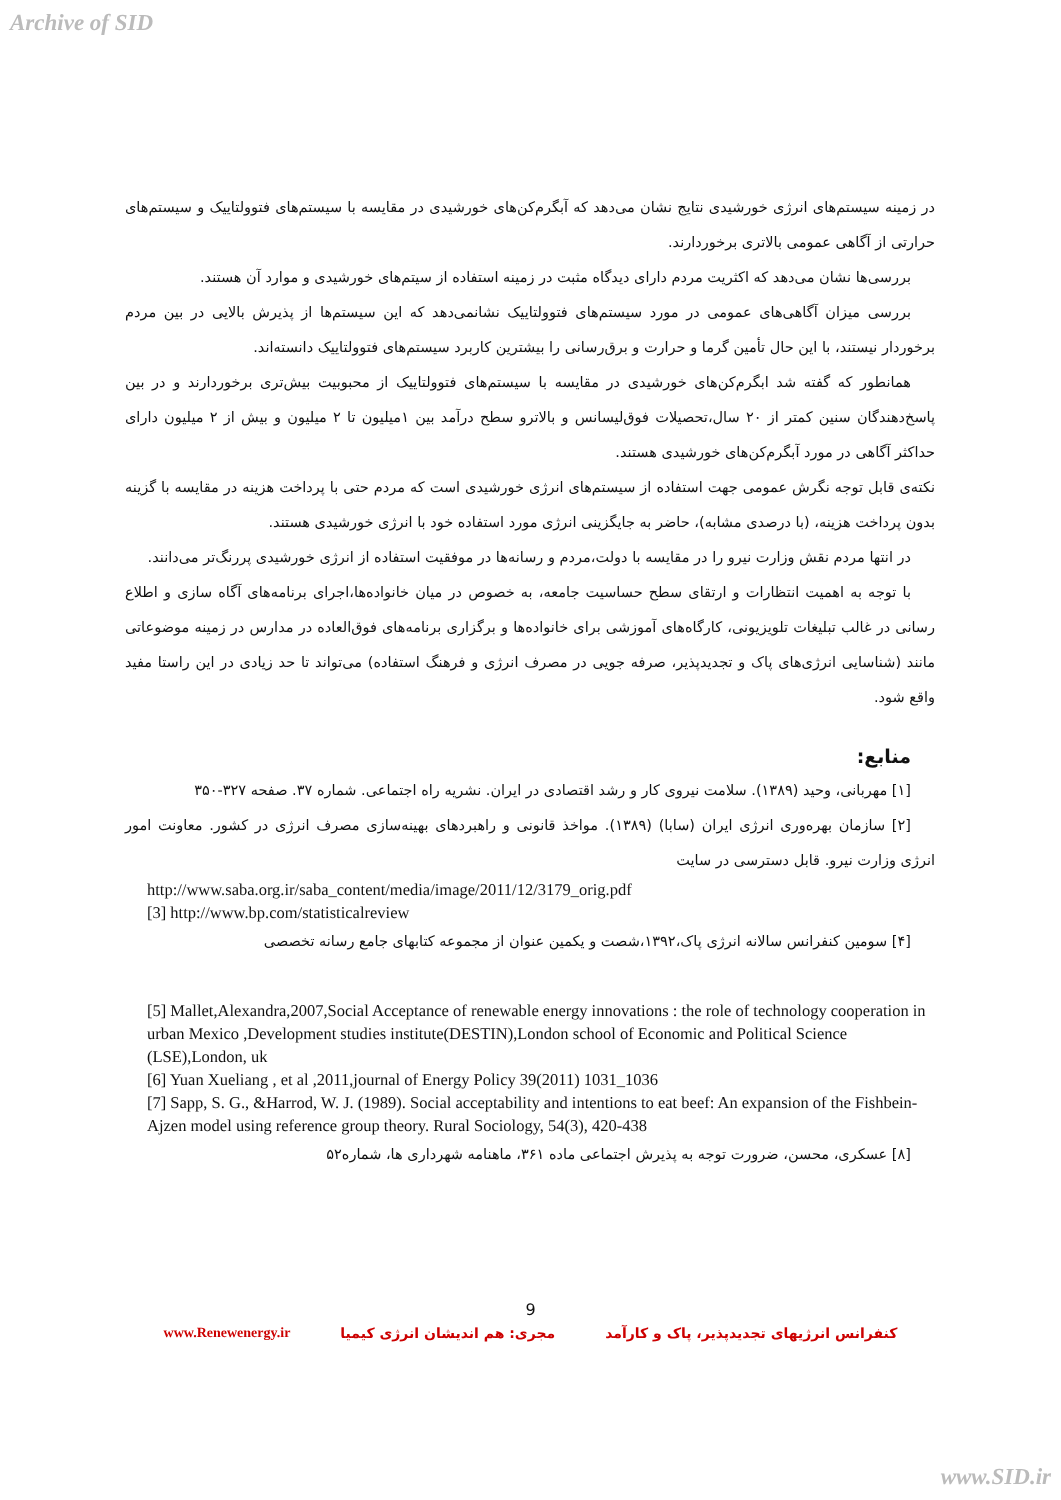Archive of SID
در زمینه سیستم‌های انرژی خورشیدی نتایج نشان می‌دهد که آبگرم‌کن‌های خورشیدی در مقایسه با سیستم‌های فتوولتاییک و سیستم‌های حرارتی از آگاهی عمومی بالاتری برخوردارند.
بررسی‌ها نشان می‌دهد که اکثریت مردم دارای دیدگاه مثبت در زمینه استفاده از سیتم‌های خورشیدی و موارد آن هستند.
بررسی میزان آگاهی‌های عمومی در مورد سیستم‌های فتوولتاییک نشانمی‌دهد که این سیستم‌ها از پذیرش بالایی در بین مردم برخوردار نیستند، با این حال تأمین گرما و حرارت و برق‌رسانی را بیشترین کاربرد سیستم‌های فتوولتاییک دانسته‌اند.
همانطور که گفته شد ابگرم‌کن‌های خورشیدی در مقایسه با سیستم‌های فتوولتاییک از محبوبیت بیش‌تری برخوردارند و در بین پاسخ‌دهندگان سنین کمتر از ۲۰ سال،تحصیلات فوق‌لیسانس و بالاترو سطح درآمد بین ۱میلیون تا ۲ میلیون و بیش از ۲ میلیون دارای حداکثر آگاهی در مورد آبگرم‌کن‌های خورشیدی هستند.
نکته‌ی قابل توجه نگرش عمومی جهت استفاده از سیستم‌های انرژی خورشیدی است که مردم حتی با پرداخت هزینه در مقایسه با گزینه بدون پرداخت هزینه، (با درصدی مشابه)، حاضر به جایگزینی انرژی مورد استفاده خود با انرژی خورشیدی هستند.
در انتها مردم نقش وزارت نیرو را در مقایسه با دولت،مردم و رسانه‌ها در موفقیت استفاده از انرژی خورشیدی پررنگ‌تر می‌دانند.
با توجه به اهمیت انتظارات و ارتقای سطح حساسیت جامعه، به خصوص در میان خانواده‌ها،اجرای برنامه‌های آگاه سازی و اطلاع رسانی در غالب تبلیغات تلویزیونی، کارگاه‌های آموزشی برای خانواده‌ها و برگزاری برنامه‌های فوق‌العاده در مدارس در زمینه موضوعاتی مانند (شناسایی انرژی‌های پاک و تجدیدپذیر، صرفه جویی در مصرف انرژی و فرهنگ استفاده) می‌تواند تا حد زیادی در این راستا مفید واقع شود.
منابع:
[۱] مهربانی، وحید (۱۳۸۹). سلامت نیروی کار و رشد اقتصادی در ایران. نشریه راه اجتماعی. شماره ۳۷. صفحه ۳۲۷-۳۵۰
[۲] سازمان بهره‌وری انرژی ایران (سابا) (۱۳۸۹). مواخذ قانونی و راهبردهای بهینه‌سازی مصرف انرژی در کشور. معاونت امور انرژی وزارت نیرو. قابل دسترسی در سایت
http://www.saba.org.ir/saba_content/media/image/2011/12/3179_orig.pdf
[3] http://www.bp.com/statisticalreview
[۴] سومین کنفرانس سالانه انرژی پاک،۱۳۹۲،شصت و یکمین عنوان از مجموعه کتابهای جامع رسانه تخصصی
[5] Mallet,Alexandra,2007,Social Acceptance of renewable energy innovations : the role of technology cooperation in urban Mexico ,Development studies institute(DESTIN),London school of Economic and Political Science (LSE),London, uk
[6] Yuan Xueliang , et al ,2011,journal of Energy Policy 39(2011) 1031_1036
[7] Sapp, S. G., &Harrod, W. J. (1989). Social acceptability and intentions to eat beef: An expansion of the Fishbein-Ajzen model using reference group theory. Rural Sociology, 54(3), 420-438
[۸] عسکری، محسن، ضرورت توجه به پذیرش اجتماعی ماده ۳۶۱، ماهنامه شهرداری ها، شماره۵۲
9
کنفرانس انرژیهای تجدیدپذیر، پاک و کارآمد مجری: هم اندیشان انرژی کیمیا www.Renewenergy.ir
www.SID.ir